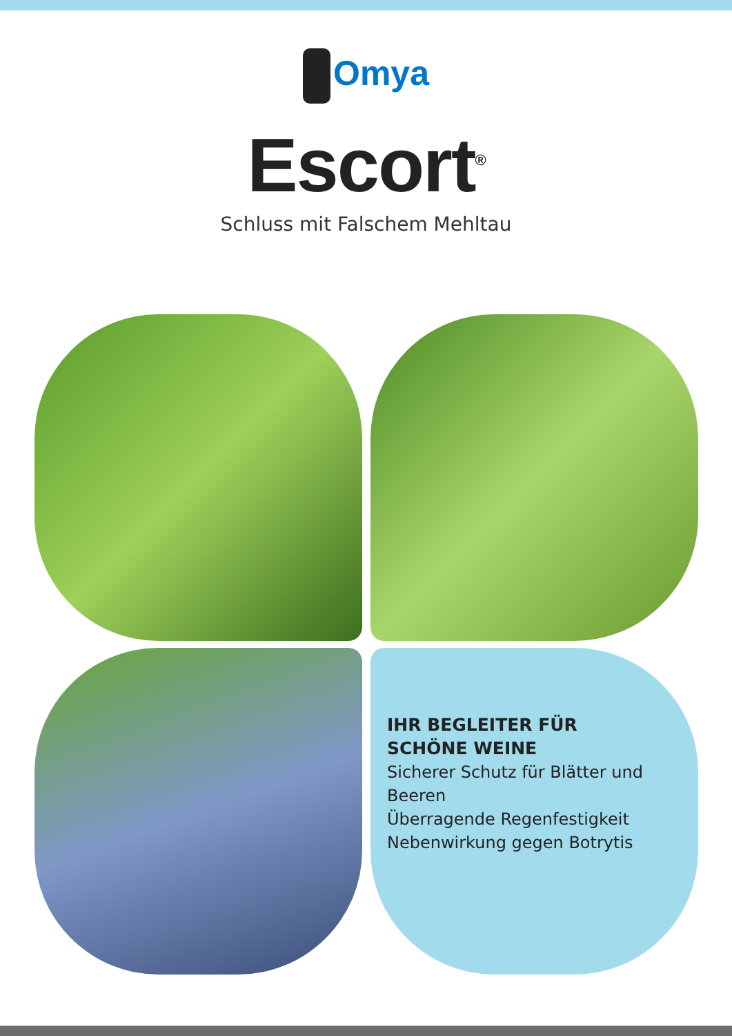Omya
Escort<sup>®</sup>
Schluss mit Falschem Mehltau
IHR BEGLEITER FÜR
SCHÖNE WEINE
Sicherer Schutz für Blätter und Beeren
Überragende Regenfestigkeit
Nebenwirkung gegen Botrytis